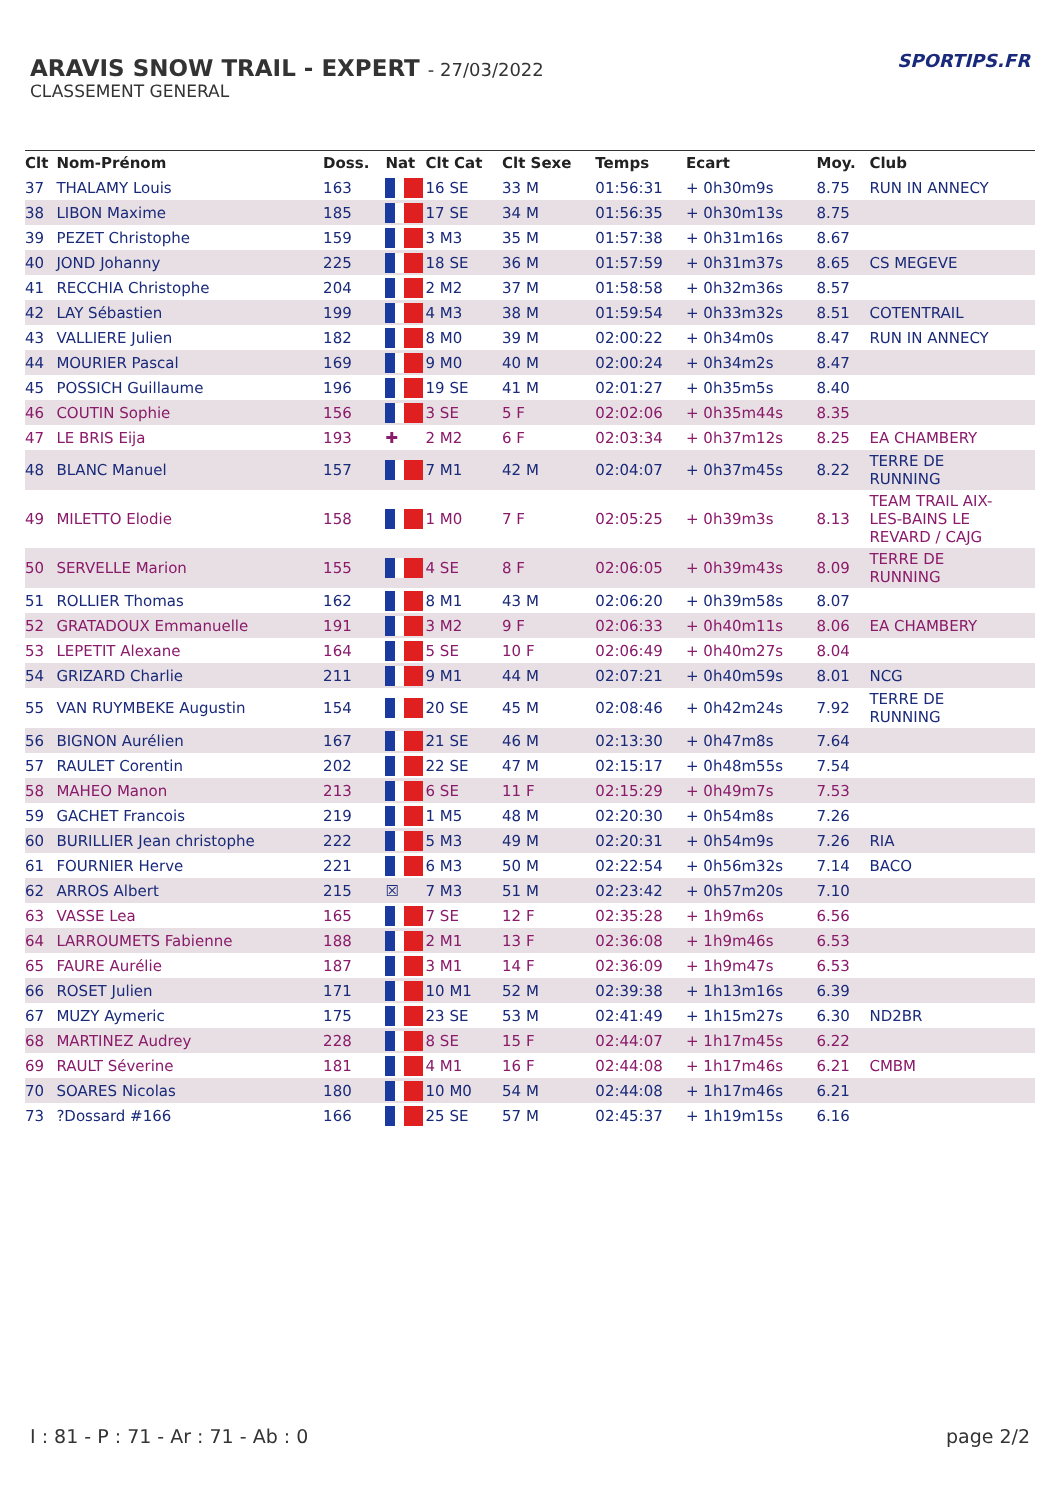ARAVIS SNOW TRAIL - EXPERT - 27/03/2022
CLASSEMENT GENERAL
SPORTIPS.FR
| Clt | Nom-Prénom | Doss. | Nat | Clt Cat | Clt Sexe | Temps | Ecart | Moy. | Club |
| --- | --- | --- | --- | --- | --- | --- | --- | --- | --- |
| 37 | THALAMY Louis | 163 | | 16 SE | 33 M | 01:56:31 | + 0h30m9s | 8.75 | RUN IN ANNECY |
| 38 | LIBON Maxime | 185 | | 17 SE | 34 M | 01:56:35 | + 0h30m13s | 8.75 | |
| 39 | PEZET Christophe | 159 | | 3 M3 | 35 M | 01:57:38 | + 0h31m16s | 8.67 | |
| 40 | JOND Johanny | 225 | | 18 SE | 36 M | 01:57:59 | + 0h31m37s | 8.65 | CS MEGEVE |
| 41 | RECCHIA Christophe | 204 | | 2 M2 | 37 M | 01:58:58 | + 0h32m36s | 8.57 | |
| 42 | LAY Sébastien | 199 | | 4 M3 | 38 M | 01:59:54 | + 0h33m32s | 8.51 | COTENTRAIL |
| 43 | VALLIERE Julien | 182 | | 8 M0 | 39 M | 02:00:22 | + 0h34m0s | 8.47 | RUN IN ANNECY |
| 44 | MOURIER Pascal | 169 | | 9 M0 | 40 M | 02:00:24 | + 0h34m2s | 8.47 | |
| 45 | POSSICH Guillaume | 196 | | 19 SE | 41 M | 02:01:27 | + 0h35m5s | 8.40 | |
| 46 | COUTIN Sophie | 156 | | 3 SE | 5 F | 02:02:06 | + 0h35m44s | 8.35 | |
| 47 | LE BRIS Eija | 193 | ✚ | 2 M2 | 6 F | 02:03:34 | + 0h37m12s | 8.25 | EA CHAMBERY |
| 48 | BLANC Manuel | 157 | | 7 M1 | 42 M | 02:04:07 | + 0h37m45s | 8.22 | TERRE DE RUNNING |
| 49 | MILETTO Elodie | 158 | | 1 M0 | 7 F | 02:05:25 | + 0h39m3s | 8.13 | TEAM TRAIL AIX- LES-BAINS LE REVARD / CAJG |
| 50 | SERVELLE Marion | 155 | | 4 SE | 8 F | 02:06:05 | + 0h39m43s | 8.09 | TERRE DE RUNNING |
| 51 | ROLLIER Thomas | 162 | | 8 M1 | 43 M | 02:06:20 | + 0h39m58s | 8.07 | |
| 52 | GRATADOUX Emmanuelle | 191 | | 3 M2 | 9 F | 02:06:33 | + 0h40m11s | 8.06 | EA CHAMBERY |
| 53 | LEPETIT Alexane | 164 | | 5 SE | 10 F | 02:06:49 | + 0h40m27s | 8.04 | |
| 54 | GRIZARD Charlie | 211 | | 9 M1 | 44 M | 02:07:21 | + 0h40m59s | 8.01 | NCG |
| 55 | VAN RUYMBEKE Augustin | 154 | | 20 SE | 45 M | 02:08:46 | + 0h42m24s | 7.92 | TERRE DE RUNNING |
| 56 | BIGNON Aurélien | 167 | | 21 SE | 46 M | 02:13:30 | + 0h47m8s | 7.64 | |
| 57 | RAULET Corentin | 202 | | 22 SE | 47 M | 02:15:17 | + 0h48m55s | 7.54 | |
| 58 | MAHEO Manon | 213 | | 6 SE | 11 F | 02:15:29 | + 0h49m7s | 7.53 | |
| 59 | GACHET Francois | 219 | | 1 M5 | 48 M | 02:20:30 | + 0h54m8s | 7.26 | |
| 60 | BURILLIER Jean christophe | 222 | | 5 M3 | 49 M | 02:20:31 | + 0h54m9s | 7.26 | RIA |
| 61 | FOURNIER Herve | 221 | | 6 M3 | 50 M | 02:22:54 | + 0h56m32s | 7.14 | BACO |
| 62 | ARROS Albert | 215 | ☒ | 7 M3 | 51 M | 02:23:42 | + 0h57m20s | 7.10 | |
| 63 | VASSE Lea | 165 | | 7 SE | 12 F | 02:35:28 | + 1h9m6s | 6.56 | |
| 64 | LARROUMETS Fabienne | 188 | | 2 M1 | 13 F | 02:36:08 | + 1h9m46s | 6.53 | |
| 65 | FAURE Aurélie | 187 | | 3 M1 | 14 F | 02:36:09 | + 1h9m47s | 6.53 | |
| 66 | ROSET Julien | 171 | | 10 M1 | 52 M | 02:39:38 | + 1h13m16s | 6.39 | |
| 67 | MUZY Aymeric | 175 | | 23 SE | 53 M | 02:41:49 | + 1h15m27s | 6.30 | ND2BR |
| 68 | MARTINEZ Audrey | 228 | | 8 SE | 15 F | 02:44:07 | + 1h17m45s | 6.22 | |
| 69 | RAULT Séverine | 181 | | 4 M1 | 16 F | 02:44:08 | + 1h17m46s | 6.21 | CMBM |
| 70 | SOARES Nicolas | 180 | | 10 M0 | 54 M | 02:44:08 | + 1h17m46s | 6.21 | |
| 73 | ?Dossard #166 | 166 | | 25 SE | 57 M | 02:45:37 | + 1h19m15s | 6.16 | |
I : 81 - P : 71 - Ar : 71 - Ab : 0 page 2/2